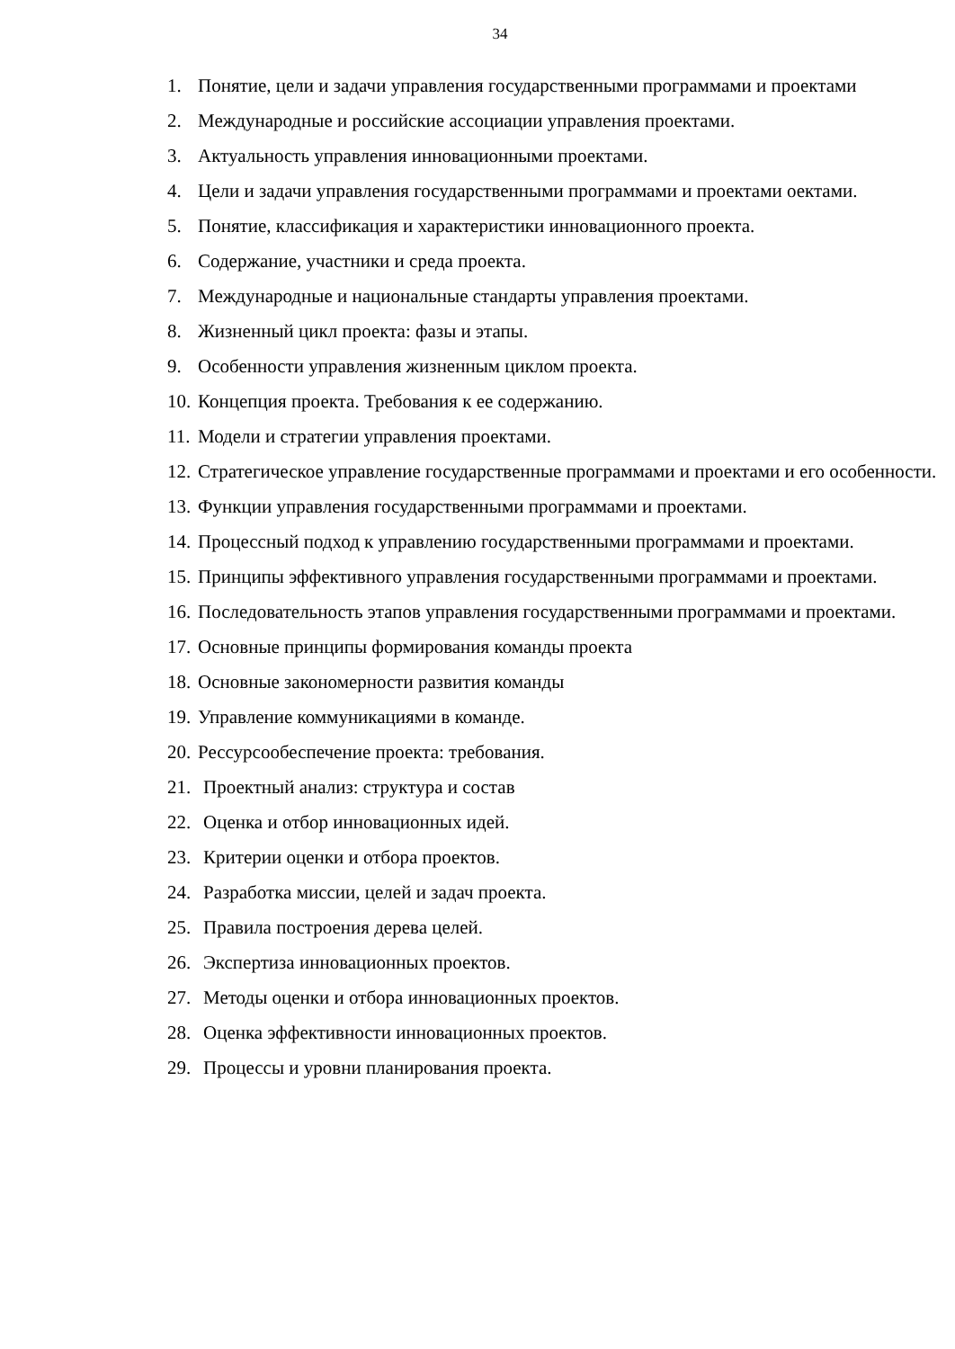34
1. Понятие, цели и задачи управления государственными программами и проектами
2. Международные и российские ассоциации управления проектами.
3. Актуальность управления инновационными проектами.
4. Цели и задачи управления государственными программами и проектами оектами.
5. Понятие, классификация и характеристики инновационного проекта.
6. Содержание, участники и среда проекта.
7. Международные и национальные стандарты управления проектами.
8. Жизненный цикл проекта: фазы и этапы.
9. Особенности управления жизненным циклом проекта.
10. Концепция проекта. Требования к ее содержанию.
11. Модели и стратегии управления проектами.
12. Стратегическое управление государственные программами и проектами и его особенности.
13. Функции управления государственными программами и проектами.
14. Процессный подход к управлению государственными программами и проектами.
15. Принципы эффективного управления государственными программами и проектами.
16. Последовательность этапов управления государственными программами и проектами.
17. Основные принципы формирования команды проекта
18. Основные закономерности развития команды
19. Управление коммуникациями в команде.
20. Рессурсообеспечение проекта: требования.
21. Проектный анализ: структура и состав
22. Оценка и отбор инновационных идей.
23. Критерии оценки и отбора проектов.
24. Разработка миссии, целей и задач проекта.
25. Правила построения дерева целей.
26. Экспертиза инновационных проектов.
27. Методы оценки и отбора инновационных проектов.
28. Оценка эффективности инновационных проектов.
29. Процессы и уровни планирования проекта.